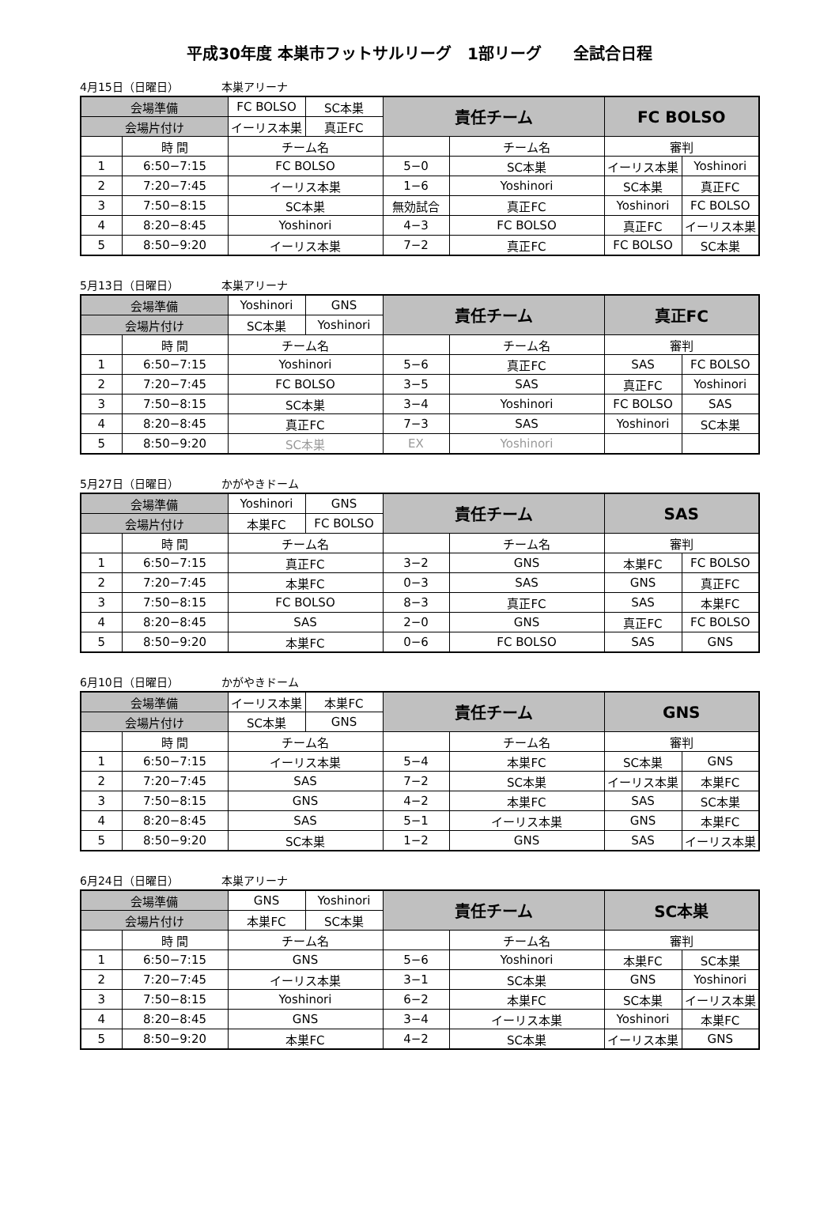平成30年度 本巣市フットサルリーグ　1部リーグ　　全試合日程
4月15日（日曜日） 本巣アリーナ
| 会場準備 | | FC BOLSO | SC本巣 | 責任チーム | | FC BOLSO | |
| 会場片付け | | イーリス本巣 | 真正FC | | | | |
| | 時 間 | チーム名 | | | チーム名 | 審判 | |
| 1 | 6:50−7:15 | FC BOLSO | | 5−0 | SC本巣 | イーリス本巣 | Yoshinori |
| 2 | 7:20−7:45 | イーリス本巣 | | 1−6 | Yoshinori | SC本巣 | 真正FC |
| 3 | 7:50−8:15 | SC本巣 | | 無効試合 | 真正FC | Yoshinori | FC BOLSO |
| 4 | 8:20−8:45 | Yoshinori | | 4−3 | FC BOLSO | 真正FC | イーリス本巣 |
| 5 | 8:50−9:20 | イーリス本巣 | | 7−2 | 真正FC | FC BOLSO | SC本巣 |
5月13日（日曜日） 本巣アリーナ
| 会場準備 | | Yoshinori | GNS | 責任チーム | | 真正FC | |
| 会場片付け | | SC本巣 | Yoshinori | | | | |
| | 時 間 | チーム名 | | | チーム名 | 審判 | |
| 1 | 6:50−7:15 | Yoshinori | | 5−6 | 真正FC | SAS | FC BOLSO |
| 2 | 7:20−7:45 | FC BOLSO | | 3−5 | SAS | 真正FC | Yoshinori |
| 3 | 7:50−8:15 | SC本巣 | | 3−4 | Yoshinori | FC BOLSO | SAS |
| 4 | 8:20−8:45 | 真正FC | | 7−3 | SAS | Yoshinori | SC本巣 |
| 5 | 8:50−9:20 | SC本巣 | | EX | Yoshinori | | |
5月27日（日曜日） かがやきドーム
| 会場準備 | | Yoshinori | GNS | 責任チーム | | SAS | |
| 会場片付け | | 本巣FC | FC BOLSO | | | | |
| | 時 間 | チーム名 | | | チーム名 | 審判 | |
| 1 | 6:50−7:15 | 真正FC | | 3−2 | GNS | 本巣FC | FC BOLSO |
| 2 | 7:20−7:45 | 本巣FC | | 0−3 | SAS | GNS | 真正FC |
| 3 | 7:50−8:15 | FC BOLSO | | 8−3 | 真正FC | SAS | 本巣FC |
| 4 | 8:20−8:45 | SAS | | 2−0 | GNS | 真正FC | FC BOLSO |
| 5 | 8:50−9:20 | 本巣FC | | 0−6 | FC BOLSO | SAS | GNS |
6月10日（日曜日） かがやきドーム
| 会場準備 | | イーリス本巣 | 本巣FC | 責任チーム | | GNS | |
| 会場片付け | | SC本巣 | GNS | | | | |
| | 時 間 | チーム名 | | | チーム名 | 審判 | |
| 1 | 6:50−7:15 | イーリス本巣 | | 5−4 | 本巣FC | SC本巣 | GNS |
| 2 | 7:20−7:45 | SAS | | 7−2 | SC本巣 | イーリス本巣 | 本巣FC |
| 3 | 7:50−8:15 | GNS | | 4−2 | 本巣FC | SAS | SC本巣 |
| 4 | 8:20−8:45 | SAS | | 5−1 | イーリス本巣 | GNS | 本巣FC |
| 5 | 8:50−9:20 | SC本巣 | | 1−2 | GNS | SAS | イーリス本巣 |
6月24日（日曜日） 本巣アリーナ
| 会場準備 | | GNS | Yoshinori | 責任チーム | | SC本巣 | |
| 会場片付け | | 本巣FC | SC本巣 | | | | |
| | 時 間 | チーム名 | | | チーム名 | 審判 | |
| 1 | 6:50−7:15 | GNS | | 5−6 | Yoshinori | 本巣FC | SC本巣 |
| 2 | 7:20−7:45 | イーリス本巣 | | 3−1 | SC本巣 | GNS | Yoshinori |
| 3 | 7:50−8:15 | Yoshinori | | 6−2 | 本巣FC | SC本巣 | イーリス本巣 |
| 4 | 8:20−8:45 | GNS | | 3−4 | イーリス本巣 | Yoshinori | 本巣FC |
| 5 | 8:50−9:20 | 本巣FC | | 4−2 | SC本巣 | イーリス本巣 | GNS |